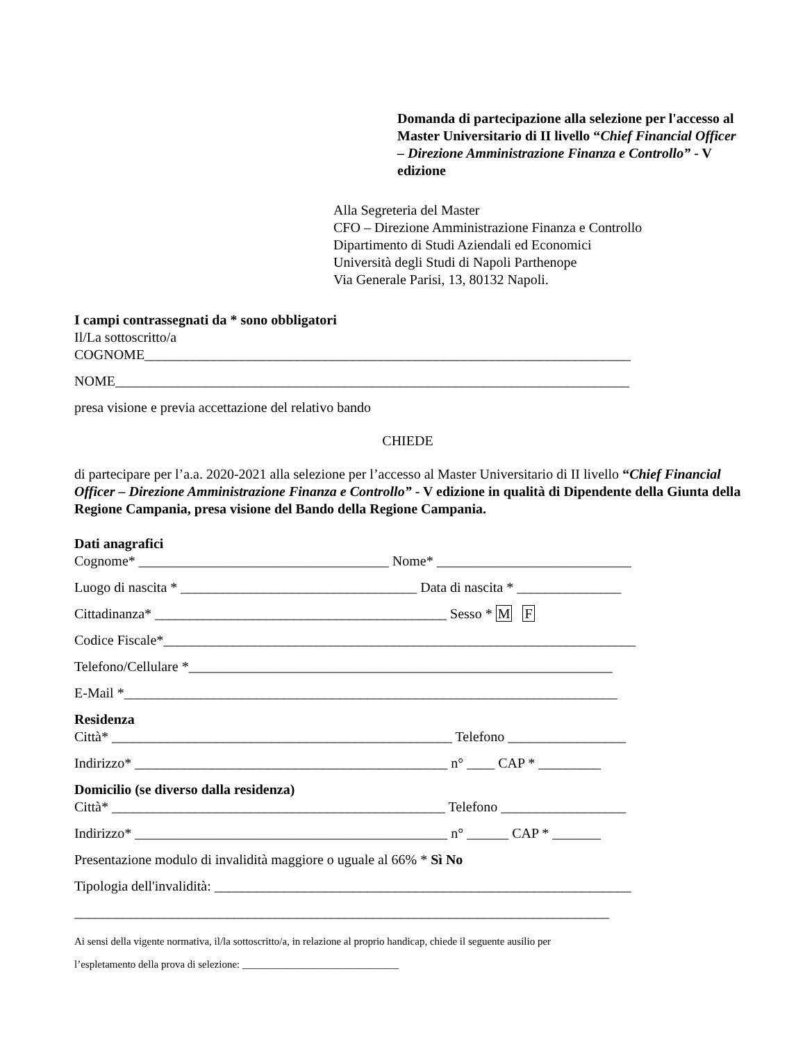Domanda di partecipazione alla selezione per l'accesso al Master Universitario di II livello “Chief Financial Officer – Direzione Amministrazione Finanza e Controllo” - V edizione
Alla Segreteria del Master
CFO – Direzione Amministrazione Finanza e Controllo
Dipartimento di Studi Aziendali ed Economici
Università degli Studi di Napoli Parthenope
Via Generale Parisi, 13, 80132 Napoli.
I campi contrassegnati da * sono obbligatori
Il/La sottoscritto/a
COGNOME______________________________________________________________________
NOME__________________________________________________________________________
presa visione e previa accettazione del relativo bando
CHIEDE
di partecipare per l’a.a. 2020-2021 alla selezione per l’accesso al Master Universitario di II livello “Chief Financial Officer – Direzione Amministrazione Finanza e Controllo” - V edizione in qualità di Dipendente della Giunta della Regione Campania, presa visione del Bando della Regione Campania.
Dati anagrafici
Cognome* ____________________________________ Nome* ____________________________
Luogo di nascita * __________________________________ Data di nascita * _______________
Cittadinanza* __________________________________________ Sesso * M F
Codice Fiscale*____________________________________________________________________
Telefono/Cellulare *_____________________________________________________________
E-Mail *_______________________________________________________________________
Residenza
Città* _________________________________________________ Telefono _________________
Indirizzo* _____________________________________________ n° ____ CAP * _________
Domicilio (se diverso dalla residenza)
Città* ________________________________________________ Telefono __________________
Indirizzo* _____________________________________________ n° ______ CAP * _______
Presentazione modulo di invalidità maggiore o uguale al 66% * Sì No
Tipologia dell'invalidità: ____________________________________________________________
_____________________________________________________________________________
Ai sensi della vigente normativa, il/la sottoscritto/a, in relazione al proprio handicap, chiede il seguente ausilio per
l’espletamento della prova di selezione: ______________________________